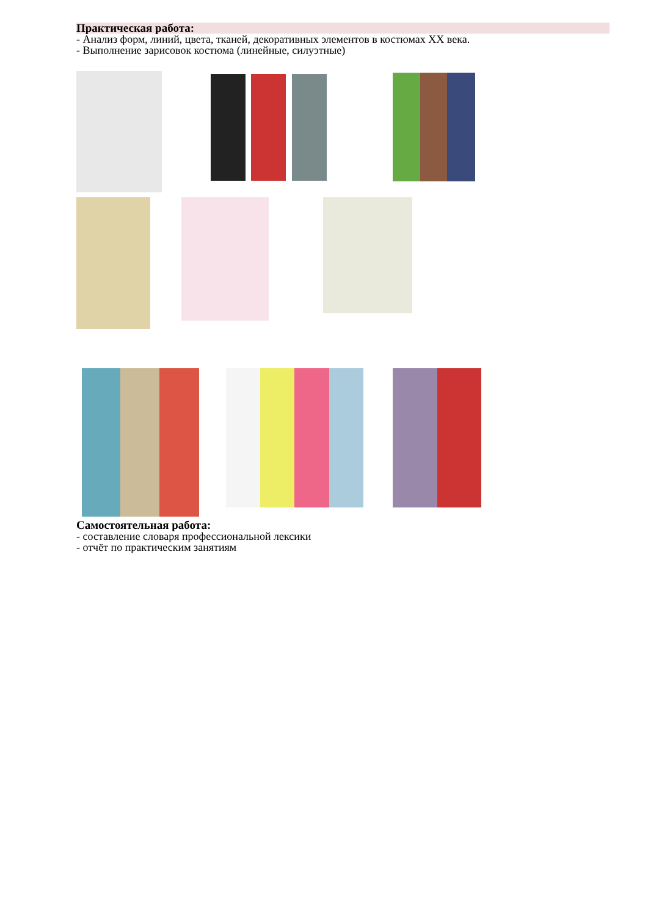Практическая работа:
- Анализ форм, линий, цвета, тканей, декоративных элементов в костюмах XX века.
- Выполнение зарисовок костюма (линейные, силуэтные)
Самостоятельная работа:
- составление словаря профессиональной лексики
- отчёт по практическим занятиям